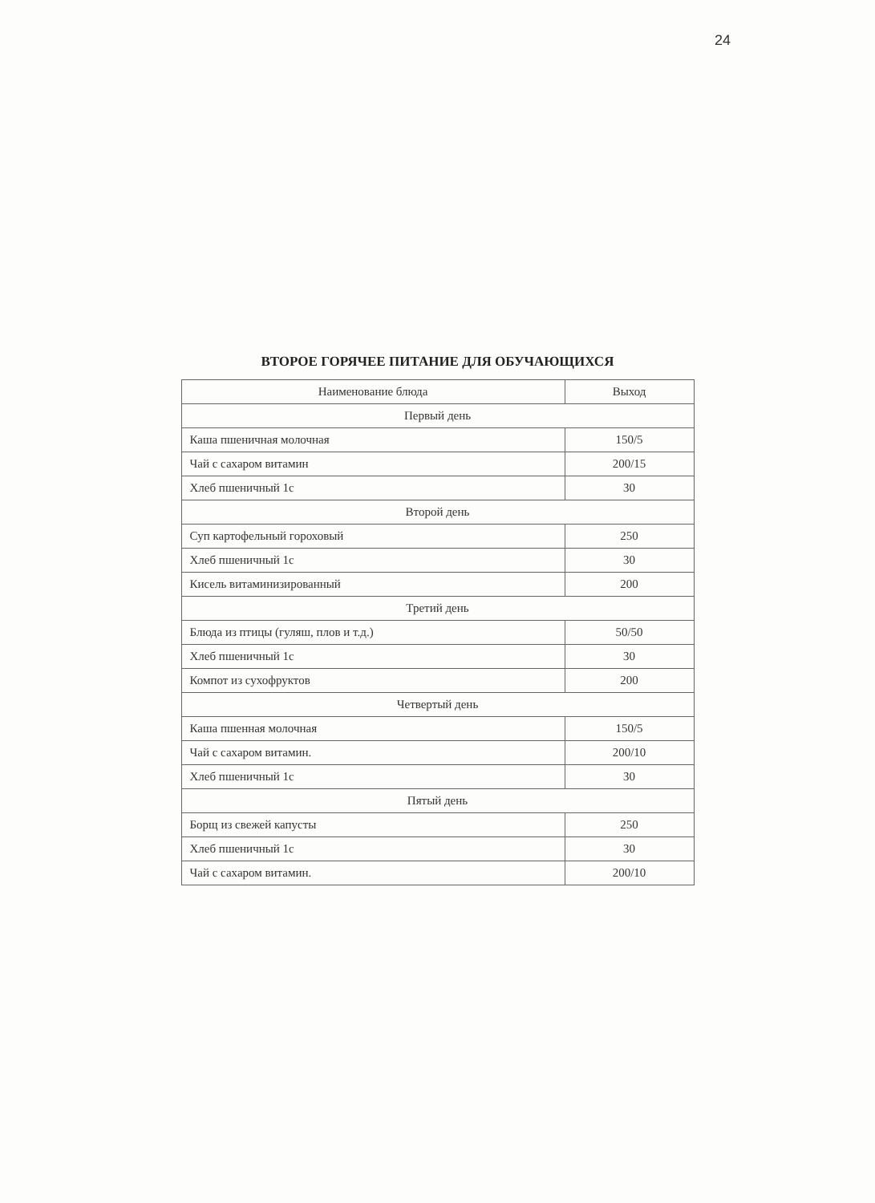24
ВТОРОЕ ГОРЯЧЕЕ ПИТАНИЕ ДЛЯ ОБУЧАЮЩИХСЯ
| Наименование блюда | Выход |
| --- | --- |
| Первый день | |
| Каша пшеничная молочная | 150/5 |
| Чай с сахаром витамин | 200/15 |
| Хлеб пшеничный 1с | 30 |
| Второй день | |
| Суп картофельный гороховый | 250 |
| Хлеб пшеничный 1с | 30 |
| Кисель витаминизированный | 200 |
| Третий день | |
| Блюда из птицы (гуляш, плов и т.д.) | 50/50 |
| Хлеб пшеничный 1с | 30 |
| Компот из сухофруктов | 200 |
| Четвертый день | |
| Каша пшенная молочная | 150/5 |
| Чай с сахаром витамин. | 200/10 |
| Хлеб пшеничный 1с | 30 |
| Пятый день | |
| Борщ из свежей капусты | 250 |
| Хлеб пшеничный 1с | 30 |
| Чай с сахаром витамин. | 200/10 |